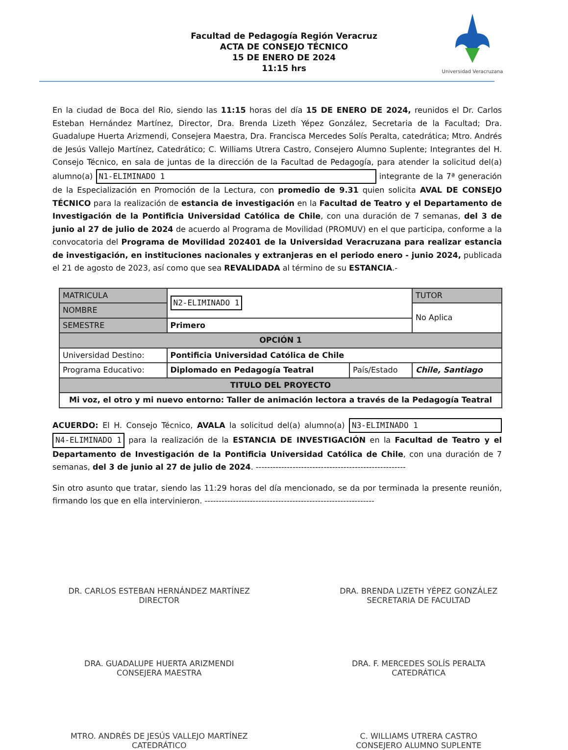Facultad de Pedagogía Región Veracruz
ACTA DE CONSEJO TÉCNICO
15 DE ENERO DE 2024
11:15 hrs
Universidad Veracruzana
En la ciudad de Boca del Rio, siendo las 11:15 horas del día 15 DE ENERO DE 2024, reunidos el Dr. Carlos Esteban Hernández Martínez, Director, Dra. Brenda Lizeth Yépez González, Secretaria de la Facultad; Dra. Guadalupe Huerta Arizmendi, Consejera Maestra, Dra. Francisca Mercedes Solís Peralta, catedrática; Mtro. Andrés de Jesús Vallejo Martínez, Catedrático; C. Williams Utrera Castro, Consejero Alumno Suplente; Integrantes del H. Consejo Técnico, en sala de juntas de la dirección de la Facultad de Pedagogía, para atender la solicitud del(a) alumno(a) N1-ELIMINADO 1 integrante de la 7ª generación de la Especialización en Promoción de la Lectura, con promedio de 9.31 quien solicita AVAL DE CONSEJO TÉCNICO para la realización de estancia de investigación en la Facultad de Teatro y el Departamento de Investigación de la Pontificia Universidad Católica de Chile, con una duración de 7 semanas, del 3 de junio al 27 de julio de 2024 de acuerdo al Programa de Movilidad (PROMUV) en el que participa, conforme a la convocatoria del Programa de Movilidad 202401 de la Universidad Veracruzana para realizar estancia de investigación, en instituciones nacionales y extranjeras en el periodo enero - junio 2024, publicada el 21 de agosto de 2023, así como que sea REVALIDADA al término de su ESTANCIA.-
| MATRICULA | N2-ELIMINADO 1 | | TUTOR |
| NOMBRE | | | No Aplica |
| SEMESTRE | Primero | | |
| OPCIÓN 1 | | | |
| Universidad Destino: | Pontificia Universidad Católica de Chile | | |
| Programa Educativo: | Diplomado en Pedagogía Teatral | País/Estado | Chile, Santiago |
| TITULO DEL PROYECTO | | | |
| Mi voz, el otro y mi nuevo entorno: Taller de animación lectora a través de la Pedagogía Teatral | | | |
ACUERDO: El H. Consejo Técnico, AVALA la solicitud del(a) alumno(a) N3-ELIMINADO 1 N4-ELIMINADO 1 para la realización de la ESTANCIA DE INVESTIGACIÓN en la Facultad de Teatro y el Departamento de Investigación de la Pontificia Universidad Católica de Chile, con una duración de 7 semanas, del 3 de junio al 27 de julio de 2024. -----------------------------------------------------
Sin otro asunto que tratar, siendo las 11:29 horas del día mencionado, se da por terminada la presente reunión, firmando los que en ella intervinieron. ------------------------------------------------------------
DR. CARLOS ESTEBAN HERNÁNDEZ MARTÍNEZ
DIRECTOR
DRA. BRENDA LIZETH YÉPEZ GONZÁLEZ
SECRETARIA DE FACULTAD
DRA. GUADALUPE HUERTA ARIZMENDI
CONSEJERA MAESTRA
DRA. F. MERCEDES SOLÍS PERALTA
CATEDRÁTICA
MTRO. ANDRÉS DE JESÚS VALLEJO MARTÍNEZ
CATEDRÁTICO
C. WILLIAMS UTRERA CASTRO
CONSEJERO ALUMNO SUPLENTE